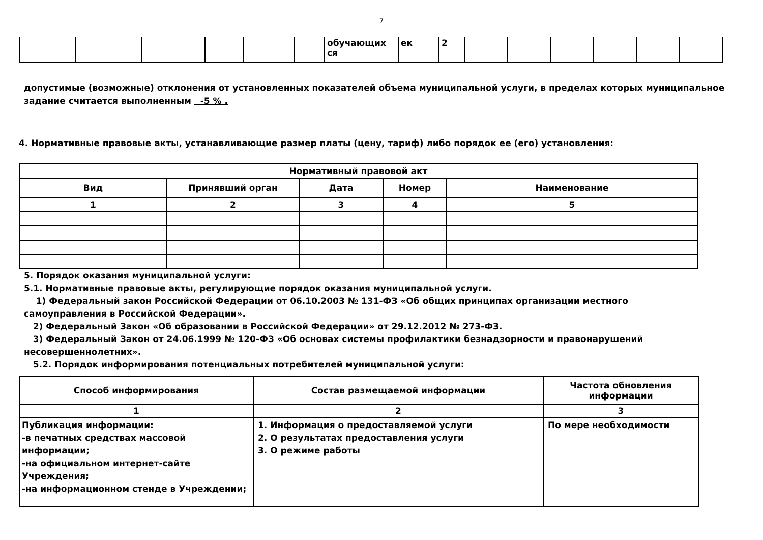7
| | | | | | | обучающих ся | ек | 2 | | | | | | |
допустимые (возможные) отклонения от установленных показателей объема муниципальной услуги, в пределах которых муниципальное задание считается выполненным -5 % .
4. Нормативные правовые акты, устанавливающие размер платы (цену, тариф) либо порядок ее (его) установления:
| Нормативный правовой акт | | | | |
| --- | --- | --- | --- | --- |
| Вид | Принявший орган | Дата | Номер | Наименование |
| 1 | 2 | 3 | 4 | 5 |
5. Порядок оказания муниципальной услуги:
5.1. Нормативные правовые акты, регулирующие порядок оказания муниципальной услуги.
1) Федеральный закон Российской Федерации от 06.10.2003 № 131-ФЗ «Об общих принципах организации местного самоуправления в Российской Федерации».
2) Федеральный Закон «Об образовании в Российской Федерации» от 29.12.2012 № 273-ФЗ.
3) Федеральный Закон от 24.06.1999 № 120-ФЗ «Об основах системы профилактики безнадзорности и правонарушений несовершеннолетних».
5.2. Порядок информирования потенциальных потребителей муниципальной услуги:
| Способ информирования | Состав размещаемой информации | Частота обновления информации |
| --- | --- | --- |
| 1 | 2 | 3 |
| Публикация информации: -в печатных средствах массовой информации; -на официальном интернет-сайте Учреждения; -на информационном стенде в Учреждении; | 1. Информация о предоставляемой услуги 2. О результатах предоставления услуги 3. О режиме работы | По мере необходимости |